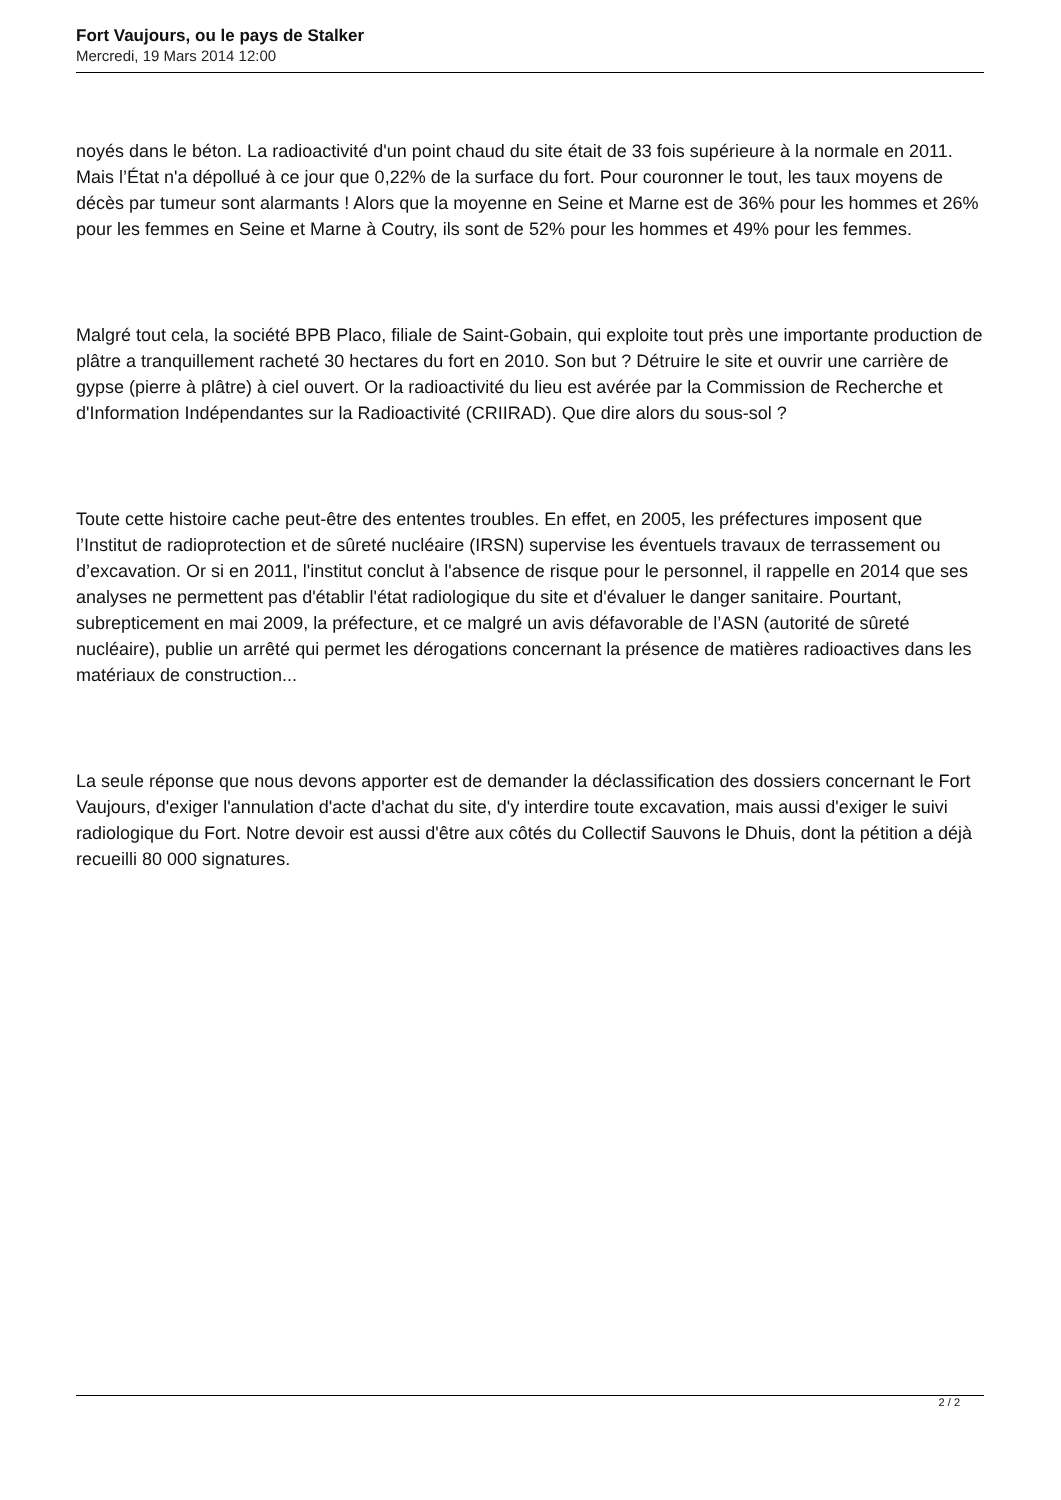Fort Vaujours, ou le pays de Stalker
Mercredi, 19 Mars 2014 12:00
noyés dans le béton. La radioactivité d'un point chaud du site était de 33 fois supérieure à la normale en 2011. Mais l’État n'a dépollué à ce jour que 0,22% de la surface du fort. Pour couronner le tout, les taux moyens de décès par tumeur sont alarmants ! Alors que la moyenne en Seine et Marne est de 36% pour les hommes et 26% pour les femmes en Seine et Marne à Coutry, ils sont de 52% pour les hommes et 49% pour les femmes.
Malgré tout cela, la société BPB Placo, filiale de Saint-Gobain, qui exploite tout près une importante production de plâtre a tranquillement racheté 30 hectares du fort en 2010. Son but ? Détruire le site et ouvrir une carrière de gypse (pierre à plâtre) à ciel ouvert. Or la radioactivité du lieu est avérée par la Commission de Recherche et d'Information Indépendantes sur la Radioactivité (CRIIRAD). Que dire alors du sous-sol ?
Toute cette histoire cache peut-être des ententes troubles. En effet, en 2005, les préfectures imposent que l’Institut de radioprotection et de sûreté nucléaire (IRSN) supervise les éventuels travaux de terrassement ou d’excavation. Or si en 2011, l'institut conclut à l'absence de risque pour le personnel, il rappelle en 2014 que ses analyses ne permettent pas d'établir l'état radiologique du site et d'évaluer le danger sanitaire. Pourtant, subrepticement en mai 2009, la préfecture, et ce malgré un avis défavorable de l’ASN (autorité de sûreté nucléaire), publie un arrêté qui permet les dérogations concernant la présence de matières radioactives dans les matériaux de construction...
La seule réponse que nous devons apporter est de demander la déclassification des dossiers concernant le Fort Vaujours, d'exiger l'annulation d'acte d'achat du site, d'y interdire toute excavation, mais aussi d'exiger le suivi radiologique du Fort. Notre devoir est aussi d'être aux côtés du Collectif Sauvons le Dhuis, dont la pétition a déjà recueilli 80 000 signatures.
2 / 2